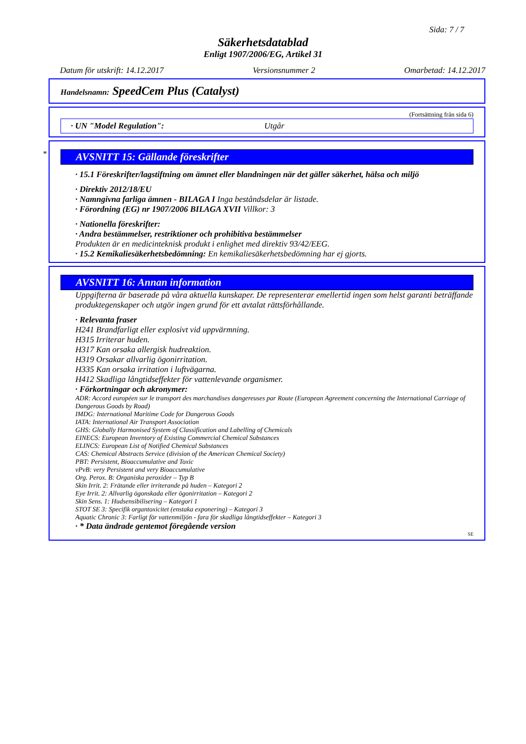Sida: 7 / 7
Säkerhetsdatablad
Enligt 1907/2006/EG, Artikel 31
Datum för utskrift: 14.12.2017 Versionsnummer 2 Omarbetad: 14.12.2017
Handelsnamn: SpeedCem Plus (Catalyst)
(Fortsättning från sida 6)
· UN "Model Regulation": Utgår
*
AVSNITT 15: Gällande föreskrifter
· 15.1 Föreskrifter/lagstiftning om ämnet eller blandningen när det gäller säkerhet, hälsa och miljö
· Direktiv 2012/18/EU
· Namngivna farliga ämnen - BILAGA I Inga beståndsdelar är listade.
· Förordning (EG) nr 1907/2006 BILAGA XVII Villkor: 3
· Nationella föreskrifter:
· Andra bestämmelser, restriktioner och prohibitiva bestämmelser
Produkten är en medicinteknisk produkt i enlighet med direktiv 93/42/EEG.
· 15.2 Kemikaliesäkerhetsbedömning: En kemikaliesäkerhetsbedömning har ej gjorts.
AVSNITT 16: Annan information
Uppgifterna är baserade på våra aktuella kunskaper. De representerar emellertid ingen som helst garanti beträffande produktegenskaper och utgör ingen grund för ett avtalat rättsförhållande.
· Relevanta fraser
H241 Brandfarligt eller explosivt vid uppvärmning.
H315 Irriterar huden.
H317 Kan orsaka allergisk hudreaktion.
H319 Orsakar allvarlig ögonirritation.
H335 Kan orsaka irritation i luftvägarna.
H412 Skadliga långtidseffekter för vattenlevande organismer.
· Förkortningar och akronymer:
ADR: Accord européen sur le transport des marchandises dangereuses par Route (European Agreement concerning the International Carriage of Dangerous Goods by Road)
IMDG: International Maritime Code for Dangerous Goods
IATA: International Air Transport Association
GHS: Globally Harmonised System of Classification and Labelling of Chemicals
EINECS: European Inventory of Existing Commercial Chemical Substances
ELINCS: European List of Notified Chemical Substances
CAS: Chemical Abstracts Service (division of the American Chemical Society)
PBT: Persistent, Bioaccumulative and Toxic
vPvB: very Persistent and very Bioaccumulative
Org. Perox. B: Organiska peroxider – Typ B
Skin Irrit. 2: Frätande eller irriterande på huden – Kategori 2
Eye Irrit. 2: Allvarlig ögonskada eller ögonirritation – Kategori 2
Skin Sens. 1: Hudsensibilisering – Kategori 1
STOT SE 3: Specifik organtoxicitet (enstaka exponering) – Kategori 3
Aquatic Chronic 3: Farligt för vattenmiljön - fara för skadliga långtidseffekter – Kategori 3
· * Data ändrade gentemot föregående version
SE